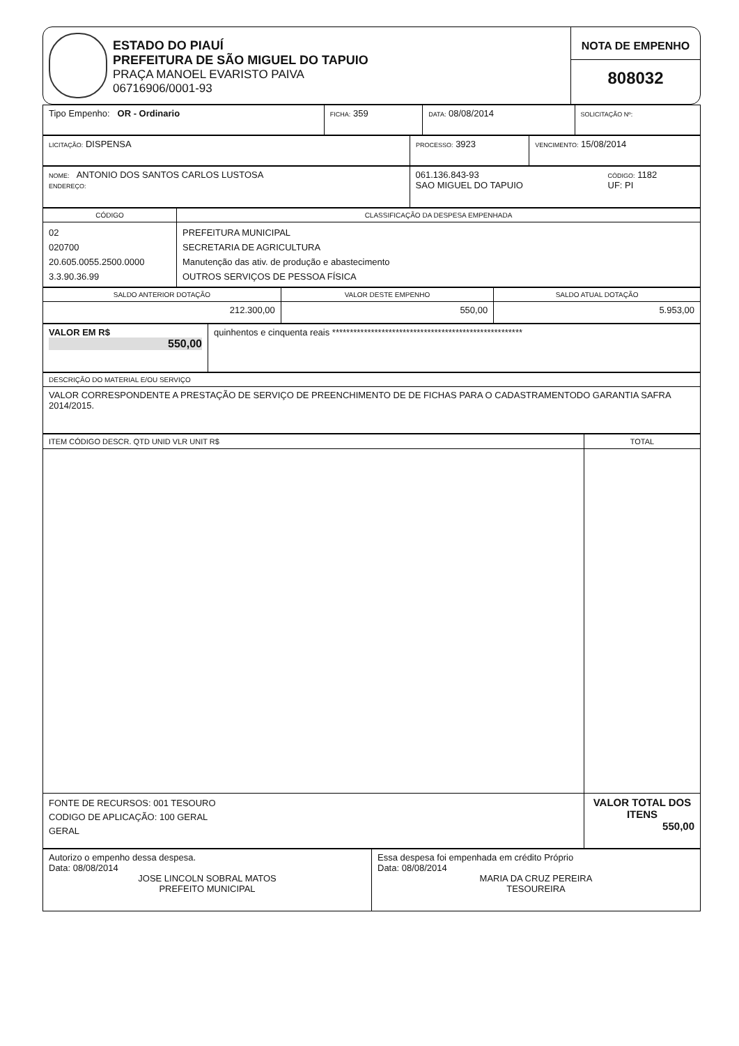ESTADO DO PIAUÍ
PREFEITURA DE SÃO MIGUEL DO TAPUIO
PRAÇA MANOEL EVARISTO PAIVA
06716906/0001-93
NOTA DE EMPENHO
808032
| Tipo Empenho: OR - Ordinario | FICHA: 359 | DATA: 08/08/2014 | SOLICITAÇÃO Nº: |
| LICITAÇÃO: DISPENSA | PROCESSO: 3923 | VENCIMENTO: 15/08/2014 |
| NOME: ANTONIO DOS SANTOS CARLOS LUSTOSA ENDEREÇO: | 061.136.843-93 SAO MIGUEL DO TAPUIO | CÓDIGO: 1182 UF: PI |
| CÓDIGO | CLASSIFICAÇÃO DA DESPESA EMPENHADA |
| --- | --- |
| 02 020700 20.605.0055.2500.0000 3.3.90.36.99 | PREFEITURA MUNICIPAL SECRETARIA DE AGRICULTURA Manutenção das ativ. de produção e abastecimento OUTROS SERVIÇOS DE PESSOA FÍSICA |
| SALDO ANTERIOR DOTAÇÃO | VALOR DESTE EMPENHO | SALDO ATUAL DOTAÇÃO |
| --- | --- | --- |
| 212.300,00 | 550,00 | 5.953,00 |
| VALOR EM R$ 550,00 | quinhentos e cinquenta reais ****************************************************** |
| DESCRIÇÃO DO MATERIAL E/OU SERVIÇO |
| --- |
| VALOR CORRESPONDENTE A PRESTAÇÃO DE SERVIÇO DE PREENCHIMENTO DE DE FICHAS PARA O CADASTRAMENTODO GARANTIA SAFRA 2014/2015. |
| ITEM CÓDIGO DESCR. QTD UNID VLR UNIT R$ | TOTAL |
| FONTE DE RECURSOS: 001 TESOURO CODIGO DE APLICAÇÃO: 100 GERAL GERAL | VALOR TOTAL DOS ITENS 550,00 |
| Autorizo o empenho dessa despesa. Data: 08/08/2014 JOSE LINCOLN SOBRAL MATOS PREFEITO MUNICIPAL | Essa despesa foi empenhada em crédito Próprio Data: 08/08/2014 MARIA DA CRUZ PEREIRA TESOUREIRA |